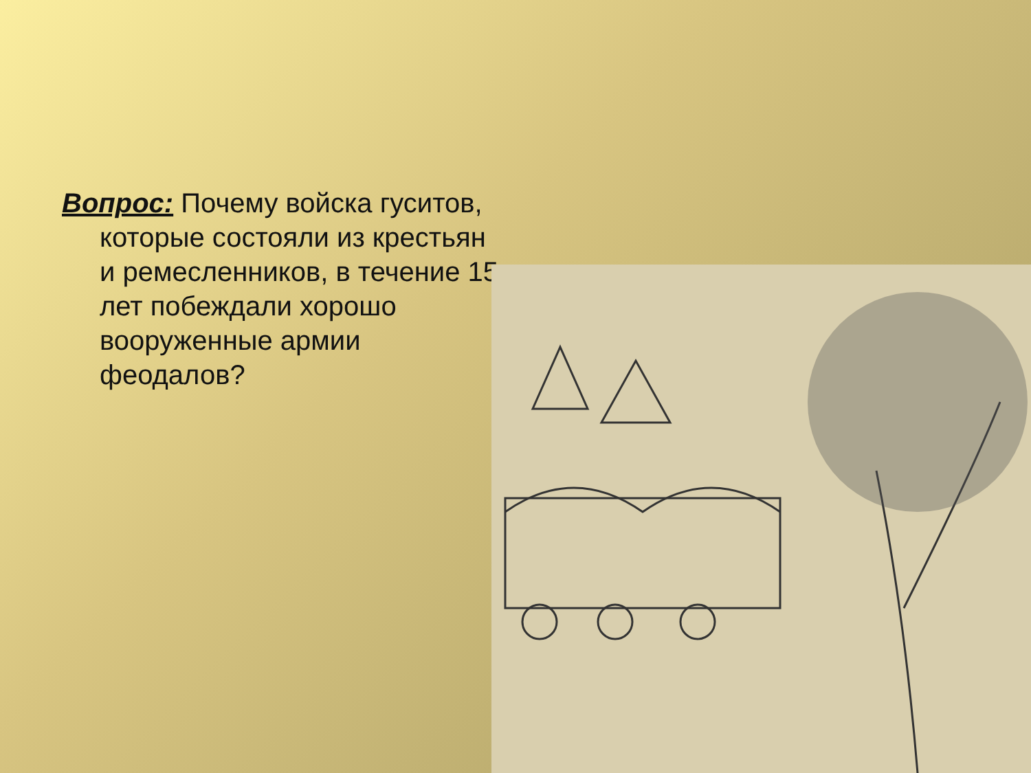Вопрос: Почему войска гуситов, которые состояли из крестьян и ремесленников, в течение 15 лет побеждали хорошо вооруженные армии феодалов?